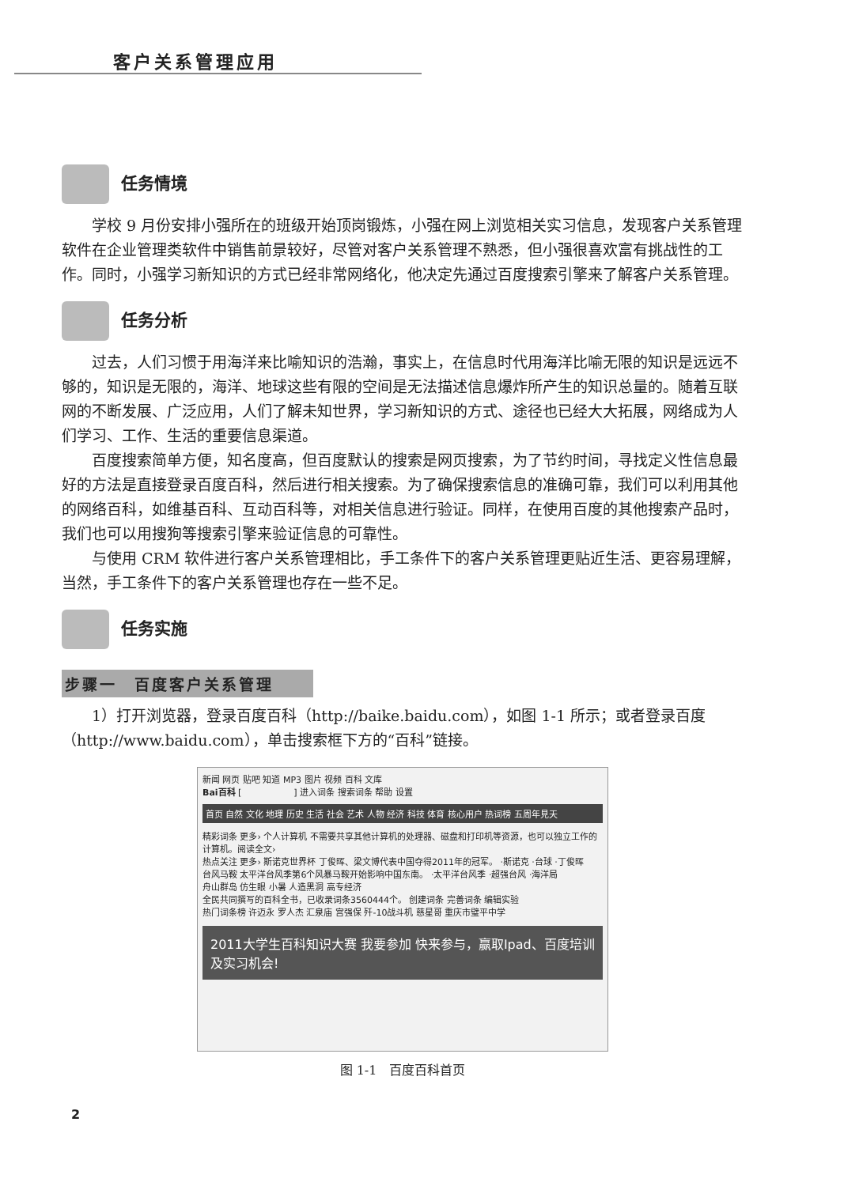客户关系管理应用
任务情境
学校 9 月份安排小强所在的班级开始顶岗锻炼，小强在网上浏览相关实习信息，发现客户关系管理软件在企业管理类软件中销售前景较好，尽管对客户关系管理不熟悉，但小强很喜欢富有挑战性的工作。同时，小强学习新知识的方式已经非常网络化，他决定先通过百度搜索引擎来了解客户关系管理。
任务分析
过去，人们习惯于用海洋来比喻知识的浩瀚，事实上，在信息时代用海洋比喻无限的知识是远远不够的，知识是无限的，海洋、地球这些有限的空间是无法描述信息爆炸所产生的知识总量的。随着互联网的不断发展、广泛应用，人们了解未知世界，学习新知识的方式、途径也已经大大拓展，网络成为人们学习、工作、生活的重要信息渠道。
百度搜索简单方便，知名度高，但百度默认的搜索是网页搜索，为了节约时间，寻找定义性信息最好的方法是直接登录百度百科，然后进行相关搜索。为了确保搜索信息的准确可靠，我们可以利用其他的网络百科，如维基百科、互动百科等，对相关信息进行验证。同样，在使用百度的其他搜索产品时，我们也可以用搜狗等搜索引擎来验证信息的可靠性。
与使用 CRM 软件进行客户关系管理相比，手工条件下的客户关系管理更贴近生活、更容易理解，当然，手工条件下的客户关系管理也存在一些不足。
任务实施
步骤一　百度客户关系管理
1）打开浏览器，登录百度百科（http://baike.baidu.com），如图 1-1 所示；或者登录百度（http://www.baidu.com），单击搜索框下方的“百科”链接。
新闻 网页 贴吧 知道 MP3 图片 视频 百科 文库
Bai百科 [　　　　　　] 进入词条 搜索词条 帮助 设置
首页 自然 文化 地理 历史 生活 社会 艺术 人物 经济 科技 体育 核心用户 热词榜 五周年見天
精彩词条 更多› 个人计算机 不需要共享其他计算机的处理器、磁盘和打印机等资源，也可以独立工作的计算机。阅读全文›
热点关注 更多› 斯诺克世界杯 丁俊晖、梁文博代表中国夺得2011年的冠军。 ·斯诺克 ·台球 ·丁俊晖
台风马鞍 太平洋台风季第6个风暴马鞍开始影响中国东南。 ·太平洋台风季 ·超强台风 ·海洋局
舟山群岛 仿生眼 小暑 人造黑洞 高专经济
全民共同撰写的百科全书，已收录词条3560444个。 创建词条 完善词条 编辑实验
热门词条榜 许迈永 罗人杰 汇泉庙 宫强保 歼-10战斗机 慈星哥 重庆市璧平中学
2011大学生百科知识大赛 我要参加 快来参与，赢取Ipad、百度培训及实习机会!
图 1-1　百度百科首页
2